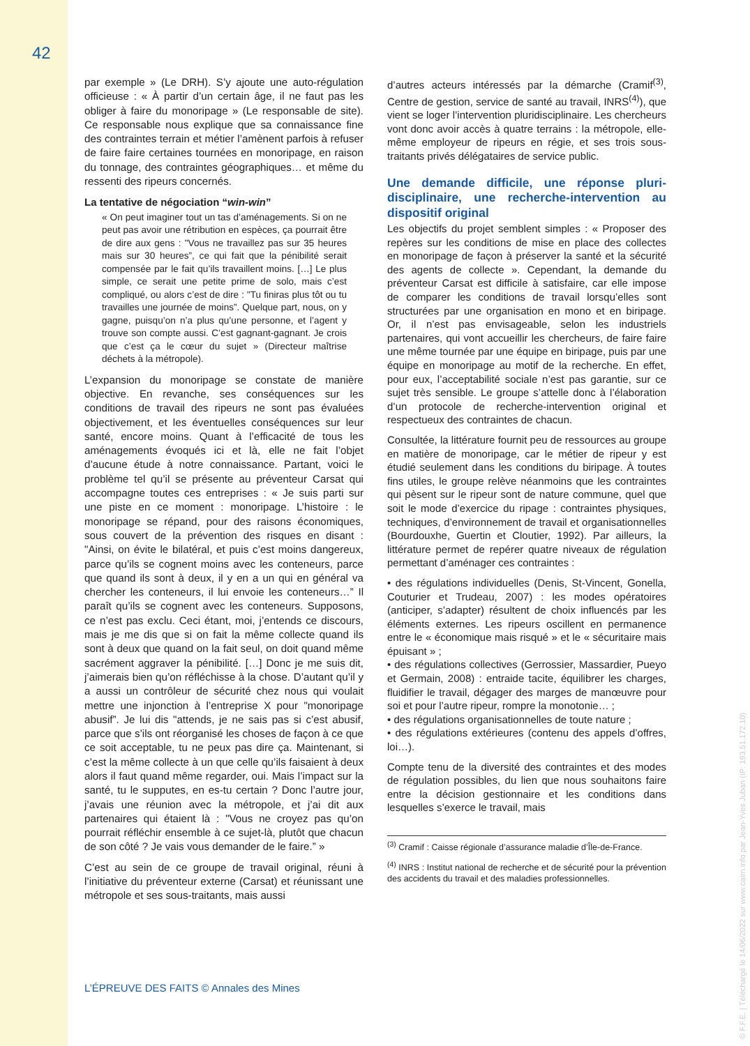42
par exemple » (Le DRH). S’y ajoute une auto-régulation officieuse : « À partir d’un certain âge, il ne faut pas les obliger à faire du monoripage » (Le responsable de site). Ce responsable nous explique que sa connaissance fine des contraintes terrain et métier l’amènent parfois à refuser de faire faire certaines tournées en monoripage, en raison du tonnage, des contraintes géographiques… et même du ressenti des ripeurs concernés.
La tentative de négociation “win-win”
« On peut imaginer tout un tas d’aménagements. Si on ne peut pas avoir une rétribution en espèces, ça pourrait être de dire aux gens : "Vous ne travaillez pas sur 35 heures mais sur 30 heures”, ce qui fait que la pénibilité serait compensée par le fait qu’ils travaillent moins. […] Le plus simple, ce serait une petite prime de solo, mais c’est compliqué, ou alors c’est de dire : "Tu finiras plus tôt ou tu travailles une journée de moins”. Quelque part, nous, on y gagne, puisqu’on n’a plus qu’une personne, et l’agent y trouve son compte aussi. C’est gagnant-gagnant. Je crois que c’est ça le cœur du sujet » (Directeur maîtrise déchets à la métropole).
L’expansion du monoripage se constate de manière objective. En revanche, ses conséquences sur les conditions de travail des ripeurs ne sont pas évaluées objectivement, et les éventuelles conséquences sur leur santé, encore moins. Quant à l’efficacité de tous les aménagements évoqués ici et là, elle ne fait l’objet d’aucune étude à notre connaissance. Partant, voici le problème tel qu’il se présente au préventeur Carsat qui accompagne toutes ces entreprises : « Je suis parti sur une piste en ce moment : monoripage. L’histoire : le monoripage se répand, pour des raisons économiques, sous couvert de la prévention des risques en disant : "Ainsi, on évite le bilatéral, et puis c’est moins dangereux, parce qu’ils se cognent moins avec les conteneurs, parce que quand ils sont à deux, il y en a un qui en général va chercher les conteneurs, il lui envoie les conteneurs…” Il paraît qu’ils se cognent avec les conteneurs. Supposons, ce n’est pas exclu. Ceci étant, moi, j’entends ce discours, mais je me dis que si on fait la même collecte quand ils sont à deux que quand on la fait seul, on doit quand même sacrément aggraver la pénibilité. […] Donc je me suis dit, j’aimerais bien qu’on réfléchisse à la chose. D’autant qu’il y a aussi un contrôleur de sécurité chez nous qui voulait mettre une injonction à l’entreprise X pour "monoripage abusif”. Je lui dis "attends, je ne sais pas si c’est abusif, parce que s’ils ont réorganisé les choses de façon à ce que ce soit acceptable, tu ne peux pas dire ça. Maintenant, si c’est la même collecte à un que celle qu’ils faisaient à deux alors il faut quand même regarder, oui. Mais l’impact sur la santé, tu le supputes, en es-tu certain ? Donc l’autre jour, j’avais une réunion avec la métropole, et j’ai dit aux partenaires qui étaient là : "Vous ne croyez pas qu’on pourrait réfléchir ensemble à ce sujet-là, plutôt que chacun de son côté ? Je vais vous demander de le faire.” »
C’est au sein de ce groupe de travail original, réuni à l’initiative du préventeur externe (Carsat) et réunissant une métropole et ses sous-traitants, mais aussi
d’autres acteurs intéressés par la démarche (Cramif<sup>(3)</sup>, Centre de gestion, service de santé au travail, INRS<sup>(4)</sup>), que vient se loger l’intervention pluridisciplinaire. Les chercheurs vont donc avoir accès à quatre terrains : la métropole, elle-même employeur de ripeurs en régie, et ses trois sous-traitants privés délégataires de service public.
Une demande difficile, une réponse pluri-disciplinaire, une recherche-intervention au dispositif original
Les objectifs du projet semblent simples : « Proposer des repères sur les conditions de mise en place des collectes en monoripage de façon à préserver la santé et la sécurité des agents de collecte ». Cependant, la demande du préventeur Carsat est difficile à satisfaire, car elle impose de comparer les conditions de travail lorsqu’elles sont structurées par une organisation en mono et en biripage. Or, il n’est pas envisageable, selon les industriels partenaires, qui vont accueillir les chercheurs, de faire faire une même tournée par une équipe en biripage, puis par une équipe en monoripage au motif de la recherche. En effet, pour eux, l’acceptabilité sociale n’est pas garantie, sur ce sujet très sensible. Le groupe s’attelle donc à l’élaboration d’un protocole de recherche-intervention original et respectueux des contraintes de chacun.
Consultée, la littérature fournit peu de ressources au groupe en matière de monoripage, car le métier de ripeur y est étudié seulement dans les conditions du biripage. À toutes fins utiles, le groupe relève néanmoins que les contraintes qui pèsent sur le ripeur sont de nature commune, quel que soit le mode d’exercice du ripage : contraintes physiques, techniques, d’environnement de travail et organisationnelles (Bourdouxhe, Guertin et Cloutier, 1992). Par ailleurs, la littérature permet de repérer quatre niveaux de régulation permettant d’aménager ces contraintes :
• des régulations individuelles (Denis, St-Vincent, Gonella, Couturier et Trudeau, 2007) : les modes opératoires (anticiper, s’adapter) résultent de choix influencés par les éléments externes. Les ripeurs oscillent en permanence entre le « économique mais risqué » et le « sécuritaire mais épuisant » ;
• des régulations collectives (Gerrossier, Massardier, Pueyo et Germain, 2008) : entraide tacite, équilibrer les charges, fluidifier le travail, dégager des marges de manœuvre pour soi et pour l’autre ripeur, rompre la monotonie… ;
• des régulations organisationnelles de toute nature ;
• des régulations extérieures (contenu des appels d’offres, loi…).
Compte tenu de la diversité des contraintes et des modes de régulation possibles, du lien que nous souhaitons faire entre la décision gestionnaire et les conditions dans lesquelles s’exerce le travail, mais
<sup>(3)</sup> Cramif : Caisse régionale d’assurance maladie d’Île-de-France.
<sup>(4)</sup> INRS : Institut national de recherche et de sécurité pour la prévention des accidents du travail et des maladies professionnelles.
L’ÉPREUVE DES FAITS © Annales des Mines
© F.F.E. | Téléchargé le 14/06/2022 sur www.cairn.info par Jean-Yves Juban (IP: 193.51.172.10)